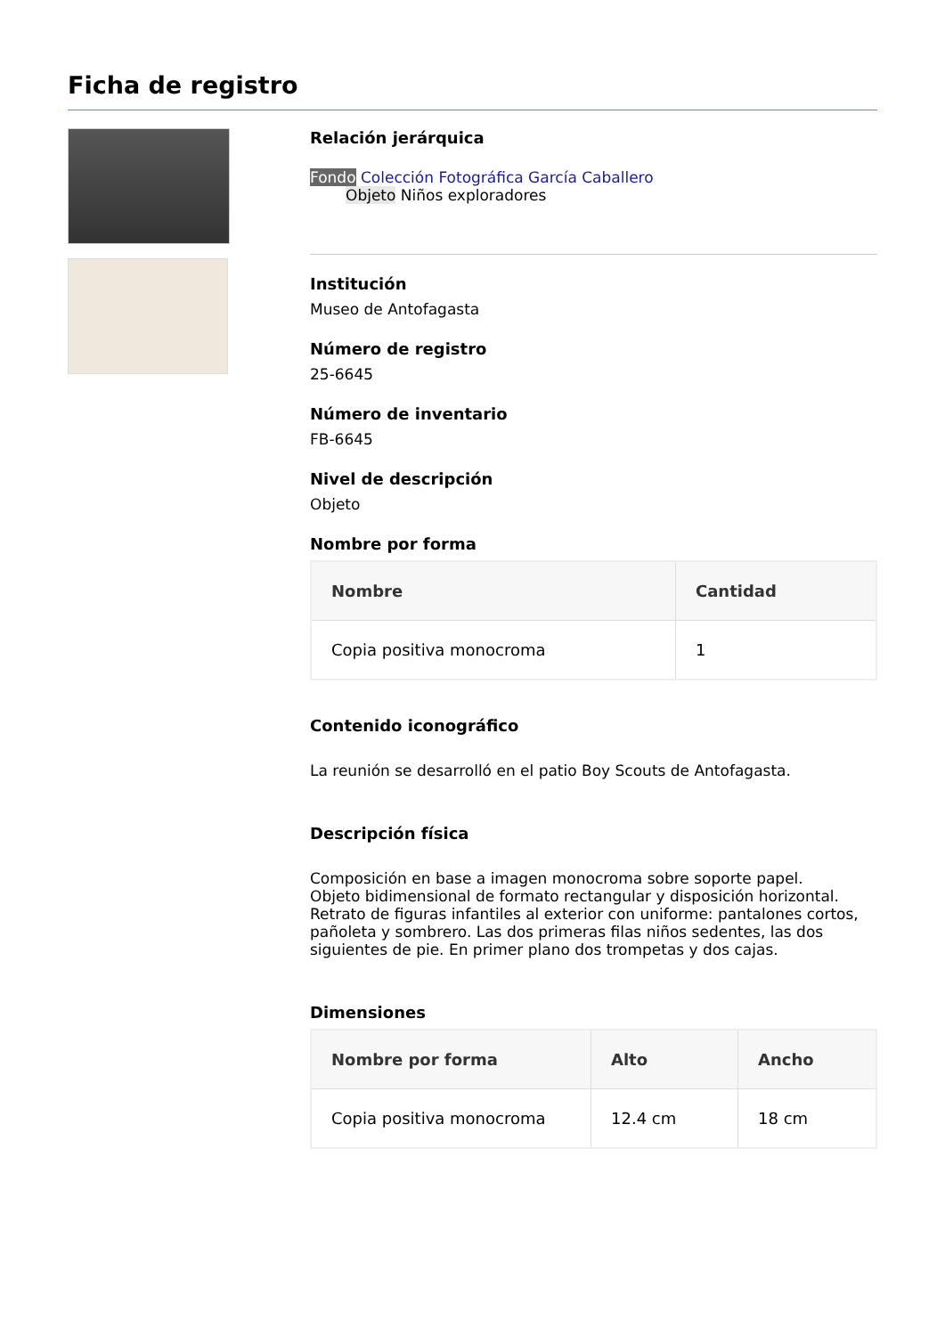Ficha de registro
Relación jerárquica
Fondo Colección Fotográfica García Caballero
Objeto Niños exploradores
Institución
Museo de Antofagasta
Número de registro
25-6645
Número de inventario
FB-6645
Nivel de descripción
Objeto
Nombre por forma
| Nombre | Cantidad |
| --- | --- |
| Copia positiva monocroma | 1 |
Contenido iconográfico
La reunión se desarrolló en el patio Boy Scouts de Antofagasta.
Descripción física
Composición en base a imagen monocroma sobre soporte papel.
Objeto bidimensional de formato rectangular y disposición horizontal.
Retrato de figuras infantiles al exterior con uniforme: pantalones cortos, pañoleta y sombrero. Las dos primeras filas niños sedentes, las dos siguientes de pie. En primer plano dos trompetas y dos cajas.
Dimensiones
| Nombre por forma | Alto | Ancho |
| --- | --- | --- |
| Copia positiva monocroma | 12.4 cm | 18 cm |